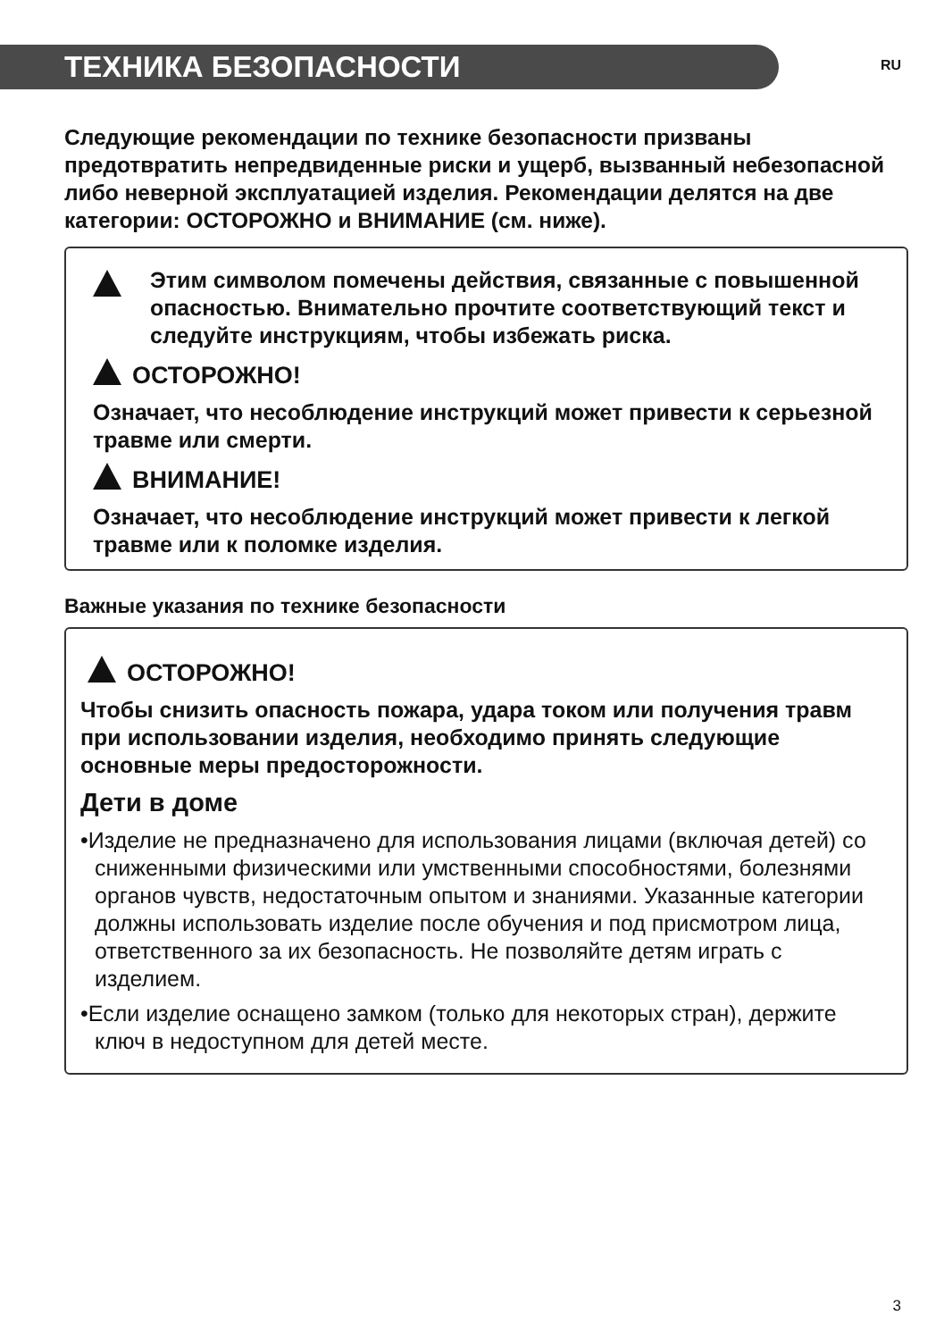ТЕХНИКА БЕЗОПАСНОСТИ
RU
Следующие рекомендации по технике безопасности призваны предотвратить непредвиденные риски и ущерб, вызванный небезопасной либо неверной эксплуатацией изделия. Рекомендации делятся на две категории: ОСТОРОЖНО и ВНИМАНИЕ (см. ниже).
Этим символом помечены действия, связанные с повышенной опасностью. Внимательно прочтите соответствующий текст и следуйте инструкциям, чтобы избежать риска.
ОСТОРОЖНО!
Означает, что несоблюдение инструкций может привести к серьезной травме или смерти.
ВНИМАНИЕ!
Означает, что несоблюдение инструкций может привести к легкой травме или к поломке изделия.
Важные указания по технике безопасности
ОСТОРОЖНО!
Чтобы снизить опасность пожара, удара током или получения травм при использовании изделия, необходимо принять следующие основные меры предосторожности.
Дети в доме
•Изделие не предназначено для использования лицами (включая детей) со сниженными физическими или умственными способностями, болезнями органов чувств, недостаточным опытом и знаниями. Указанные категории должны использовать изделие после обучения и под присмотром лица, ответственного за их безопасность. Не позволяйте детям играть с изделием.
•Если изделие оснащено замком (только для некоторых стран), держите ключ в недоступном для детей месте.
3